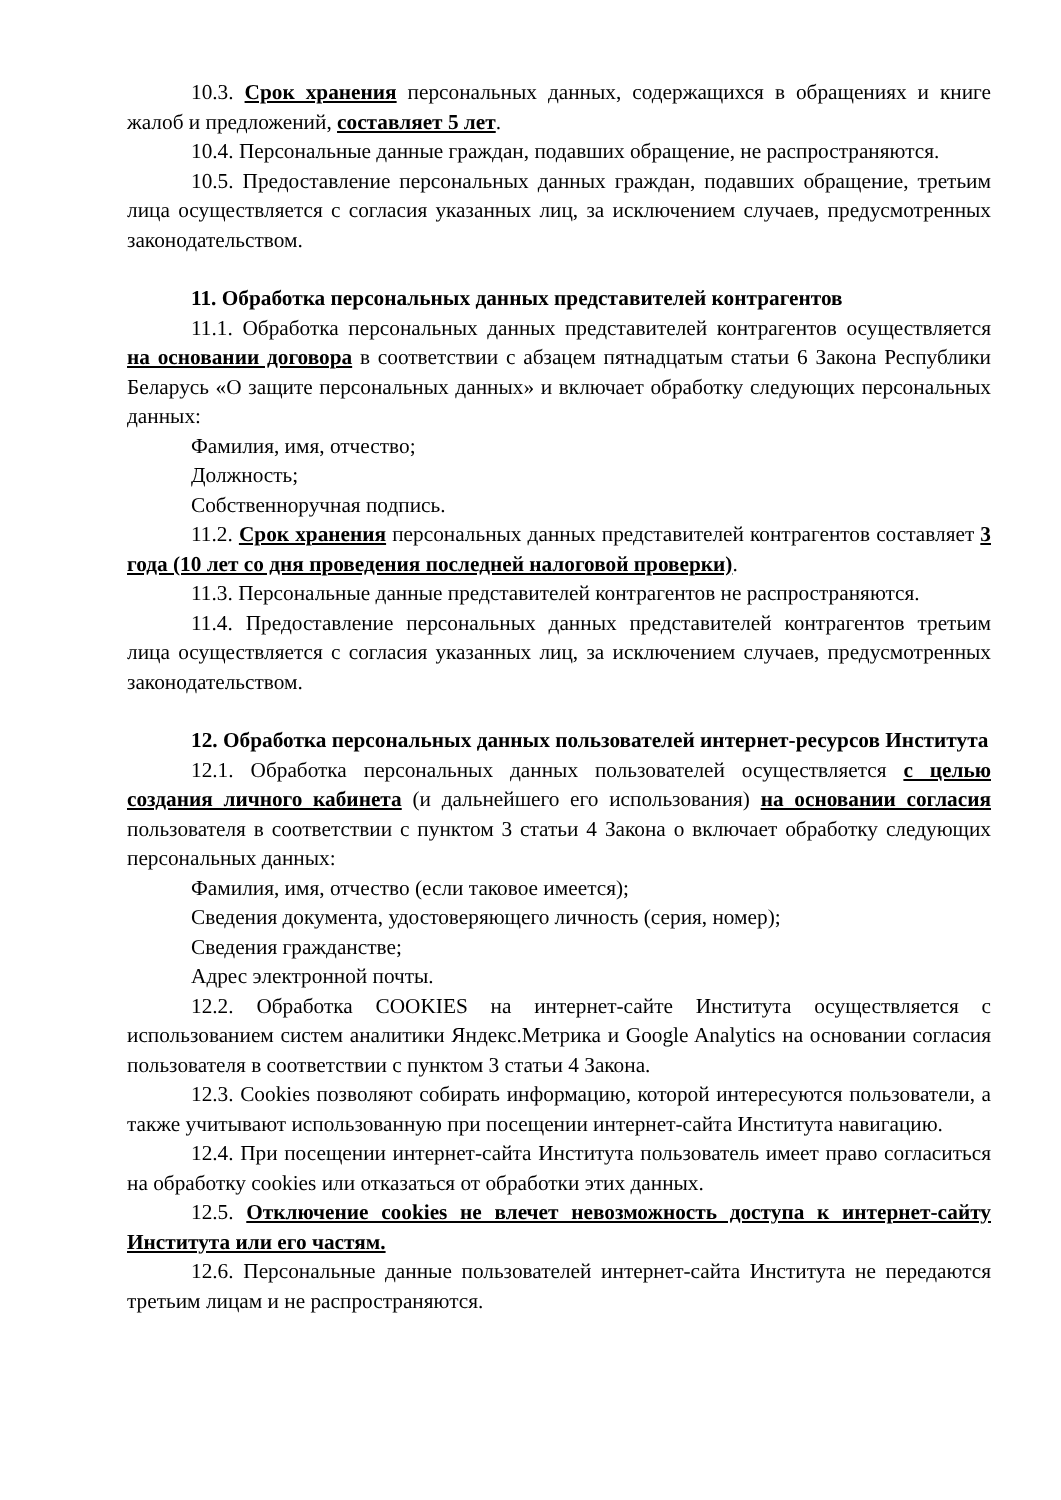10.3. Срок хранения персональных данных, содержащихся в обращениях и книге жалоб и предложений, составляет 5 лет.
10.4. Персональные данные граждан, подавших обращение, не распространяются.
10.5. Предоставление персональных данных граждан, подавших обращение, третьим лица осуществляется с согласия указанных лиц, за исключением случаев, предусмотренных законодательством.
11. Обработка персональных данных представителей контрагентов
11.1. Обработка персональных данных представителей контрагентов осуществляется на основании договора в соответствии с абзацем пятнадцатым статьи 6 Закона Республики Беларусь «О защите персональных данных» и включает обработку следующих персональных данных:
Фамилия, имя, отчество;
Должность;
Собственноручная подпись.
11.2. Срок хранения персональных данных представителей контрагентов составляет 3 года (10 лет со дня проведения последней налоговой проверки).
11.3. Персональные данные представителей контрагентов не распространяются.
11.4. Предоставление персональных данных представителей контрагентов третьим лица осуществляется с согласия указанных лиц, за исключением случаев, предусмотренных законодательством.
12. Обработка персональных данных пользователей интернет-ресурсов Института
12.1. Обработка персональных данных пользователей осуществляется с целью создания личного кабинета (и дальнейшего его использования) на основании согласия пользователя в соответствии с пунктом 3 статьи 4 Закона о включает обработку следующих персональных данных:
Фамилия, имя, отчество (если таковое имеется);
Сведения документа, удостоверяющего личность (серия, номер);
Сведения гражданстве;
Адрес электронной почты.
12.2. Обработка COOKIES на интернет-сайте Института осуществляется с использованием систем аналитики Яндекс.Метрика и Google Analytics на основании согласия пользователя в соответствии с пунктом 3 статьи 4 Закона.
12.3. Cookies позволяют собирать информацию, которой интересуются пользователи, а также учитывают использованную при посещении интернет-сайта Института навигацию.
12.4. При посещении интернет-сайта Института пользователь имеет право согласиться на обработку cookies или отказаться от обработки этих данных.
12.5. Отключение cookies не влечет невозможность доступа к интернет-сайту Института или его частям.
12.6. Персональные данные пользователей интернет-сайта Института не передаются третьим лицам и не распространяются.